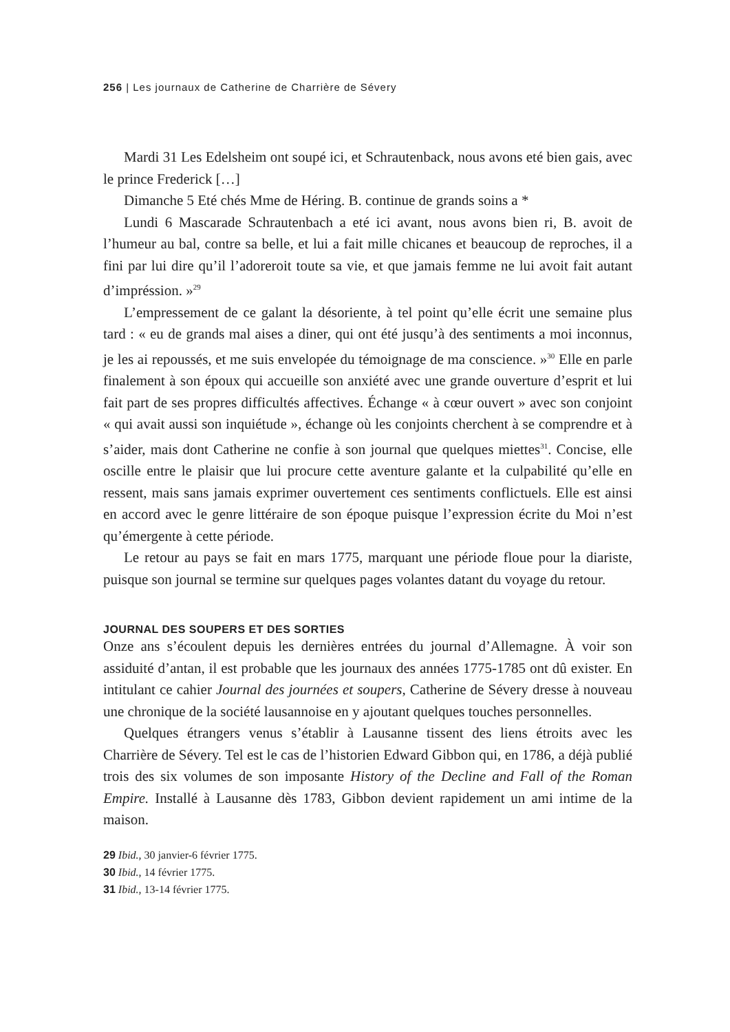256 | Les journaux de Catherine de Charrière de Sévery
Mardi 31 Les Edelsheim ont soupé ici, et Schrautenback, nous avons eté bien gais, avec le prince Frederick […]
Dimanche 5 Eté chés Mme de Héring. B. continue de grands soins a *
Lundi 6 Mascarade Schrautenbach a eté ici avant, nous avons bien ri, B. avoit de l’humeur au bal, contre sa belle, et lui a fait mille chicanes et beaucoup de reproches, il a fini par lui dire qu’il l’adoreroit toute sa vie, et que jamais femme ne lui avoit fait autant d’impréssion. »<sup>29</sup>
L’empressement de ce galant la désoriente, à tel point qu’elle écrit une semaine plus tard : « eu de grands mal aises a diner, qui ont été jusqu’à des sentiments a moi inconnus, je les ai repoussés, et me suis envelopée du témoignage de ma conscience. »<sup>30</sup> Elle en parle finalement à son époux qui accueille son anxiété avec une grande ouverture d’esprit et lui fait part de ses propres difficultés affectives. Échange « à cœur ouvert » avec son conjoint « qui avait aussi son inquiétude », échange où les conjoints cherchent à se comprendre et à s’aider, mais dont Catherine ne confie à son journal que quelques miettes<sup>31</sup>. Concise, elle oscille entre le plaisir que lui procure cette aventure galante et la culpabilité qu’elle en ressent, mais sans jamais exprimer ouvertement ces sentiments conflictuels. Elle est ainsi en accord avec le genre littéraire de son époque puisque l’expression écrite du Moi n’est qu’émergente à cette période.
Le retour au pays se fait en mars 1775, marquant une période floue pour la diariste, puisque son journal se termine sur quelques pages volantes datant du voyage du retour.
JOURNAL DES SOUPERS ET DES SORTIES
Onze ans s’écoulent depuis les dernières entrées du journal d’Allemagne. À voir son assiduité d’antan, il est probable que les journaux des années 1775-1785 ont dû exister. En intitulant ce cahier Journal des journées et soupers, Catherine de Sévery dresse à nouveau une chronique de la société lausannoise en y ajoutant quelques touches personnelles.
Quelques étrangers venus s’établir à Lausanne tissent des liens étroits avec les Charrière de Sévery. Tel est le cas de l’historien Edward Gibbon qui, en 1786, a déjà publié trois des six volumes de son imposante History of the Decline and Fall of the Roman Empire. Installé à Lausanne dès 1783, Gibbon devient rapidement un ami intime de la maison.
29 Ibid., 30 janvier-6 février 1775.
30 Ibid., 14 février 1775.
31 Ibid., 13-14 février 1775.